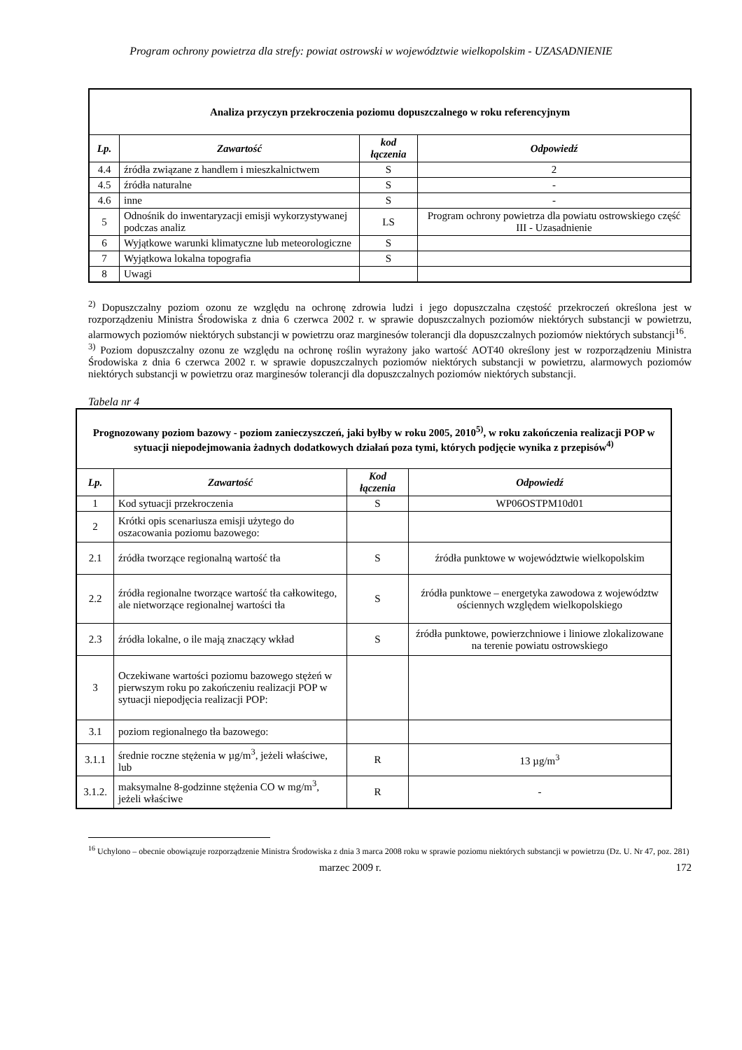Program ochrony powietrza dla strefy: powiat ostrowski w województwie wielkopolskim - UZASADNIENIE
| Analiza przyczyn przekroczenia poziomu dopuszczalnego w roku referencyjnym | | | |
| --- | --- | --- | --- |
| Lp. | Zawartość | kod łączenia | Odpowiedź |
| 4.4 | źródła związane z handlem i mieszkalnictwem | S | 2 |
| 4.5 | źródła naturalne | S | - |
| 4.6 | inne | S | - |
| 5 | Odnośnik do inwentaryzacji emisji wykorzystywanej podczas analiz | LS | Program ochrony powietrza dla powiatu ostrowskiego część III - Uzasadnienie |
| 6 | Wyjątkowe warunki klimatyczne lub meteorologiczne | S | |
| 7 | Wyjątkowa lokalna topografia | S | |
| 8 | Uwagi | | |
<sup>2)</sup> Dopuszczalny poziom ozonu ze względu na ochronę zdrowia ludzi i jego dopuszczalna częstość przekroczeń określona jest w rozporządzeniu Ministra Środowiska z dnia 6 czerwca 2002 r. w sprawie dopuszczalnych poziomów niektórych substancji w powietrzu, alarmowych poziomów niektórych substancji w powietrzu oraz marginesów tolerancji dla dopuszczalnych poziomów niektórych substancji<sup>16</sup>.
<sup>3)</sup> Poziom dopuszczalny ozonu ze względu na ochronę roślin wyrażony jako wartość AOT40 określony jest w rozporządzeniu Ministra Środowiska z dnia 6 czerwca 2002 r. w sprawie dopuszczalnych poziomów niektórych substancji w powietrzu, alarmowych poziomów niektórych substancji w powietrzu oraz marginesów tolerancji dla dopuszczalnych poziomów niektórych substancji.
Tabela nr 4
| Prognozowany poziom bazowy - poziom zanieczyszczeń, jaki byłby w roku 2005, 2010<sup>5)</sup>, w roku zakończenia realizacji POP w sytuacji niepodejmowania żadnych dodatkowych działań poza tymi, których podjęcie wynika z przepisów<sup>4)</sup> | | | |
| --- | --- | --- | --- |
| Lp. | Zawartość | Kod łączenia | Odpowiedź |
| 1 | Kod sytuacji przekroczenia | S | WP06OSTPM10d01 |
| 2 | Krótki opis scenariusza emisji użytego do oszacowania poziomu bazowego: | | |
| 2.1 | źródła tworzące regionalną wartość tła | S | źródła punktowe w województwie wielkopolskim |
| 2.2 | źródła regionalne tworzące wartość tła całkowitego, ale nietworzące regionalnej wartości tła | S | źródła punktowe – energetyka zawodowa z województw ościennych względem wielkopolskiego |
| 2.3 | źródła lokalne, o ile mają znaczący wkład | S | źródła punktowe, powierzchniowe i liniowe zlokalizowane na terenie powiatu ostrowskiego |
| 3 | Oczekiwane wartości poziomu bazowego stężeń w pierwszym roku po zakończeniu realizacji POP w sytuacji niepodjęcia realizacji POP: | | |
| 3.1 | poziom regionalnego tła bazowego: | | |
| 3.1.1 | średnie roczne stężenia w µg/m<sup>3</sup>, jeżeli właściwe, lub | R | 13 µg/m<sup>3</sup> |
| 3.1.2. | maksymalne 8-godzinne stężenia CO w mg/m<sup>3</sup>, jeżeli właściwe | R | - |
<sup>16</sup> Uchylono – obecnie obowiązuje rozporządzenie Ministra Środowiska z dnia 3 marca 2008 roku w sprawie poziomu niektórych substancji w powietrzu (Dz. U. Nr 47, poz. 281)
marzec 2009 r. 172